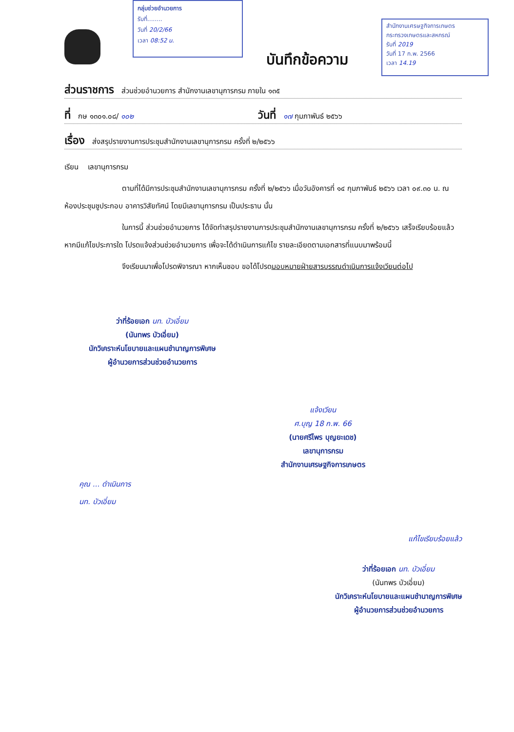กลุ่มช่วยอำนวยการ
รับที่........
วันที่ 20/2/66
เวลา 08:52 น.
สำนักงานเศรษฐกิจการเกษตร
กระทรวงเกษตรและสหกรณ์
รับที่ 2019
วันที่ 17 ก.พ. 2566
เวลา 14.19
บันทึกข้อความ
ส่วนราชการ ส่วนช่วยอำนวยการ สำนักงานเลขานุการกรม ภายใน ๑๓๕
ที่ กษ ๑๓๐๑.๐๘/ ๑๐๒ วันที่ ๑๗ กุมภาพันธ์ ๒๕๖๖
เรื่อง ส่งสรุปรายงานการประชุมสำนักงานเลขานุการกรม ครั้งที่ ๒/๒๕๖๖
เรียน เลขานุการกรม
ตามที่ได้มีการประชุมสำนักงานเลขานุการกรม ครั้งที่ ๒/๒๕๖๖ เมื่อวันอังคารที่ ๑๔ กุมภาพันธ์ ๒๕๖๖ เวลา ๐๙.๓๐ น. ณ ห้องประชุมชูประกอบ อาคารวิสัยทัศน์ โดยมีเลขานุการกรม เป็นประธาน นั้น
ในการนี้ ส่วนช่วยอำนวยการ ได้จัดทำสรุปรายงานการประชุมสำนักงานเลขานุการกรม ครั้งที่ ๒/๒๕๖๖ เสร็จเรียบร้อยแล้ว หากมีแก้ไขประการใด โปรดแจ้งส่วนช่วยอำนวยการ เพื่อจะได้ดำเนินการแก้ไข รายละเอียดตามเอกสารที่แนบมาพร้อมนี้
จึงเรียนมาเพื่อโปรดพิจารณา หากเห็นชอบ ขอได้โปรดมอบหมายฝ่ายสารบรรณดำเนินการแจ้งเวียนต่อไป
ว่าที่ร้อยเอก นท. บัวเอี่ยม
(นันทพร บัวเอี่ยม)
นักวิเคราะห์นโยบายและแผนชำนาญการพิเศษ
ผู้อำนวยการส่วนช่วยอำนวยการ
แจ้งเวียน
ศ.บุญ 18 ก.พ. 66
(นายศรีไพร บุญยะเดช)
เลขานุการกรม
สำนักงานเศรษฐกิจการเกษตร
คุณ ... ดำเนินการ
นท. บัวเอี่ยม
แก้ไขเรียบร้อยแล้ว
ว่าที่ร้อยเอก นท. บัวเอี่ยม
(นันทพร บัวเอี่ยม)
นักวิเคราะห์นโยบายและแผนชำนาญการพิเศษ
ผู้อำนวยการส่วนช่วยอำนวยการ